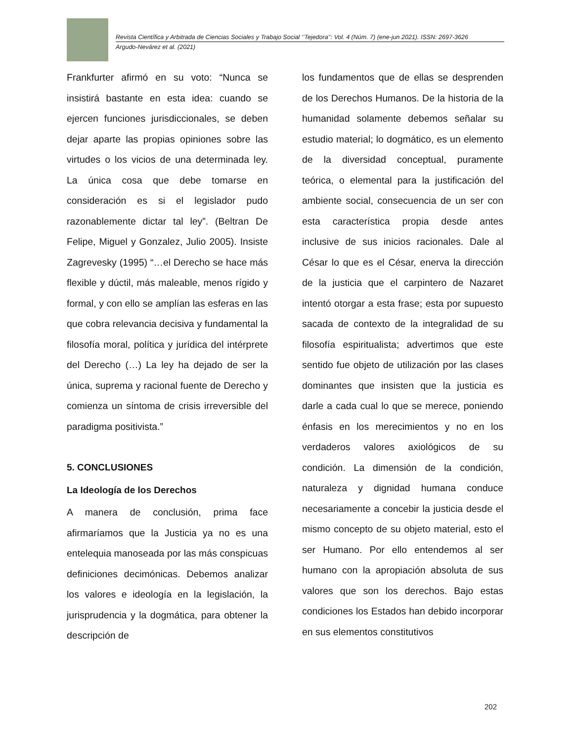Revista Científica y Arbitrada de Ciencias Sociales y Trabajo Social ‘’Tejedora’’: Vol. 4 (Núm. 7) (ene-jun 2021). ISSN: 2697-3626
Argudo-Nevárez et al. (2021)
Frankfurter afirmó en su voto: “Nunca se insistirá bastante en esta idea: cuando se ejercen funciones jurisdiccionales, se deben dejar aparte las propias opiniones sobre las virtudes o los vicios de una determinada ley. La única cosa que debe tomarse en consideración es si el legislador pudo razonablemente dictar tal ley”. (Beltran De Felipe, Miguel y Gonzalez, Julio 2005). Insiste Zagrevesky (1995) “…el Derecho se hace más flexible y dúctil, más maleable, menos rígido y formal, y con ello se amplían las esferas en las que cobra relevancia decisiva y fundamental la filosofía moral, política y jurídica del intérprete del Derecho (…) La ley ha dejado de ser la única, suprema y racional fuente de Derecho y comienza un síntoma de crisis irreversible del paradigma positivista.”
5. CONCLUSIONES
La Ideología de los Derechos
A manera de conclusión, prima face afirmaríamos que la Justicia ya no es una entelequia manoseada por las más conspicuas definiciones decimónicas. Debemos analizar los valores e ideología en la legislación, la jurisprudencia y la dogmática, para obtener la descripción de
los fundamentos que de ellas se desprenden de los Derechos Humanos. De la historia de la humanidad solamente debemos señalar su estudio material; lo dogmático, es un elemento de la diversidad conceptual, puramente teórica, o elemental para la justificación del ambiente social, consecuencia de un ser con esta característica propia desde antes inclusive de sus inicios racionales. Dale al César lo que es el César, enerva la dirección de la justicia que el carpintero de Nazaret intentó otorgar a esta frase; esta por supuesto sacada de contexto de la integralidad de su filosofía espiritualista; advertimos que este sentido fue objeto de utilización por las clases dominantes que insisten que la justicia es darle a cada cual lo que se merece, poniendo énfasis en los merecimientos y no en los verdaderos valores axiológicos de su condición. La dimensión de la condición, naturaleza y dignidad humana conduce necesariamente a concebir la justicia desde el mismo concepto de su objeto material, esto el ser Humano. Por ello entendemos al ser humano con la apropiación absoluta de sus valores que son los derechos. Bajo estas condiciones los Estados han debido incorporar en sus elementos constitutivos
202